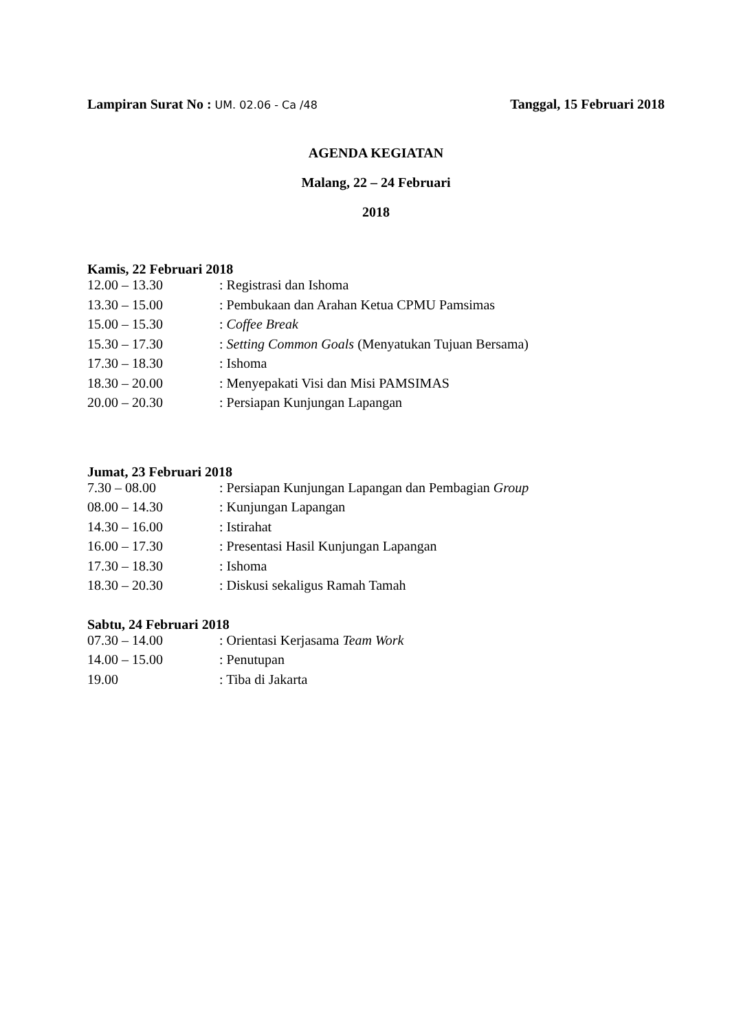Lampiran Surat No : UM. 02.06 - Ca /48 Tanggal, 15 Februari 2018
AGENDA KEGIATAN
Malang, 22 – 24 Februari
2018
Kamis, 22 Februari 2018
| 12.00 – 13.30 | : Registrasi dan Ishoma |
| 13.30 – 15.00 | : Pembukaan dan Arahan Ketua CPMU Pamsimas |
| 15.00 – 15.30 | : Coffee Break |
| 15.30 – 17.30 | : Setting Common Goals (Menyatukan Tujuan Bersama) |
| 17.30 – 18.30 | : Ishoma |
| 18.30 – 20.00 | : Menyepakati Visi dan Misi PAMSIMAS |
| 20.00 – 20.30 | : Persiapan Kunjungan Lapangan |
Jumat, 23 Februari 2018
| 7.30 – 08.00 | : Persiapan Kunjungan Lapangan dan Pembagian Group |
| 08.00 – 14.30 | : Kunjungan Lapangan |
| 14.30 – 16.00 | : Istirahat |
| 16.00 – 17.30 | : Presentasi Hasil Kunjungan Lapangan |
| 17.30 – 18.30 | : Ishoma |
| 18.30 – 20.30 | : Diskusi sekaligus Ramah Tamah |
Sabtu, 24 Februari 2018
| 07.30 – 14.00 | : Orientasi Kerjasama Team Work |
| 14.00 – 15.00 | : Penutupan |
| 19.00 | : Tiba di Jakarta |